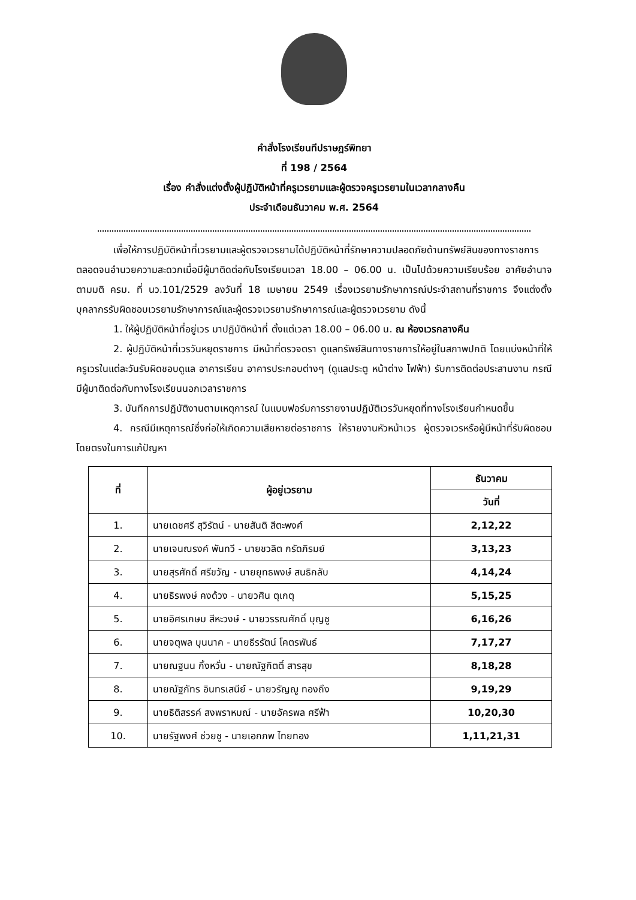คำสั่งโรงเรียนทีปราษฎร์พิทยา
ที่ 198 / 2564
เรื่อง คำสั่งแต่งตั้งผู้ปฏิบัติหน้าที่ครูเวรยามและผู้ตรวจครูเวรยามในเวลากลางคืน
ประจำเดือนธันวาคม พ.ศ. 2564
เพื่อให้การปฏิบัติหน้าที่เวรยามและผู้ตรวจเวรยามได้ปฏิบัติหน้าที่รักษาความปลอดภัยด้านทรัพย์สินของทางราชการตลอดจนอำนวยความสะดวกเมื่อมีผู้มาติดต่อกับโรงเรียนเวลา 18.00 – 06.00 น. เป็นไปด้วยความเรียบร้อย อาศัยอำนาจตามมติ ครม. ที่ นว.101/2529 ลงวันที่ 18 เมษายน 2549 เรื่องเวรยามรักษาการณ์ประจำสถานที่ราชการ จึงแต่งตั้งบุคลากรรับผิดชอบเวรยามรักษาการณ์และผู้ตรวจเวรยามรักษาการณ์และผู้ตรวจเวรยาม ดังนี้
1. ให้ผู้ปฏิบัติหน้าที่อยู่เวร มาปฏิบัติหน้าที่ ตั้งแต่เวลา 18.00 – 06.00 น. ณ ห้องเวรกลางคืน
2. ผู้ปฏิบัติหน้าที่เวรวันหยุดราชการ มีหน้าที่ตรวจตรา ดูแลทรัพย์สินทางราชการให้อยู่ในสภาพปกติ โดยแบ่งหน้าที่ให้ครูเวรในแต่ละวันรับผิดชอบดูแล อาคารเรียน อาคารประกอบต่างๆ (ดูแลประตู หน้าต่าง ไฟฟ้า) รับการติดต่อประสานงาน กรณีมีผู้มาติดต่อกับทางโรงเรียนนอกเวลาราชการ
3. บันทึกการปฏิบัติงานตามเหตุการณ์ ในแบบฟอร์มการรายงานปฏิบัติเวรวันหยุดที่ทางโรงเรียนกำหนดขึ้น
4. กรณีมีเหตุการณ์ซึ่งก่อให้เกิดความเสียหายต่อราชการ ให้รายงานหัวหน้าเวร ผู้ตรวจเวรหรือผู้มีหน้าที่รับผิดชอบโดยตรงในการแก้ปัญหา
| ที่ | ผู้อยู่เวรยาม | ธันวาคม |
| --- | --- | --- |
| | | วันที่ |
| 1. | นายเดชศรี สุวิรัตน์ - นายสันติ สีตะพงศ์ | 2,12,22 |
| 2. | นายเจนณรงค์ พันทวี - นายชวลิต กรัดภิรมย์ | 3,13,23 |
| 3. | นายสุรศักดิ์ ศรีขวัญ - นายยุทธพงษ์ สนธิกลับ | 4,14,24 |
| 4. | นายธิรพงษ์ คงด้วง - นายวศิน ตุเกตุ | 5,15,25 |
| 5. | นายอิศรเกษม สีหะวงษ์ - นายวรรณศักดิ์ บุญชู | 6,16,26 |
| 6. | นายจตุพล บุนนาค - นายธีรรัตน์ โคตรพันธ์ | 7,17,27 |
| 7. | นายณฐนน กิ้งหวั่น - นายณัฐกิตติ์ สารสุข | 8,18,28 |
| 8. | นายณัฐภัทร อินทรเสนีย์ - นายวรัญญู ทองถึง | 9,19,29 |
| 9. | นายธิติสรรค์ สงพราหมณ์ - นายอัครพล ศรีฟ้า | 10,20,30 |
| 10. | นายรัฐพงศ์ ช่วยชู - นายเอกภพ ไทยทอง | 1,11,21,31 |